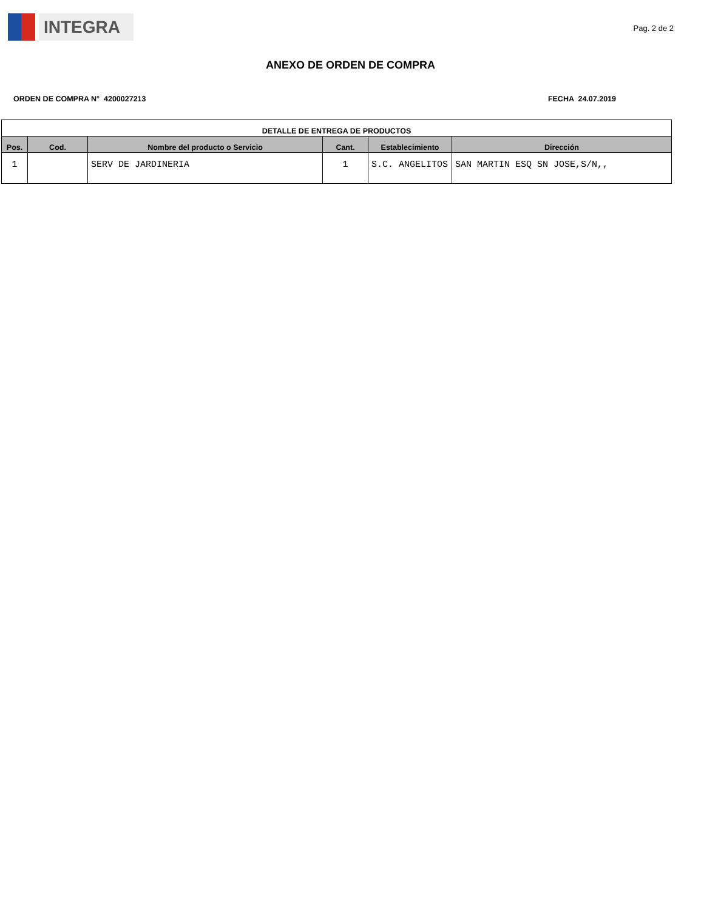INTEGRA
Pag. 2 de 2
ANEXO DE ORDEN DE COMPRA
ORDEN DE COMPRA N° 4200027213 FECHA 24.07.2019
| DETALLE DE ENTREGA DE PRODUCTOS | | | | | |
| --- | --- | --- | --- | --- | --- |
| Pos. | Cod. | Nombre del producto o Servicio | Cant. | Establecimiento | Dirección |
| 1 | | SERV DE JARDINERIA | 1 | S.C. ANGELITOS | SAN MARTIN ESQ SN JOSE,S/N,, |